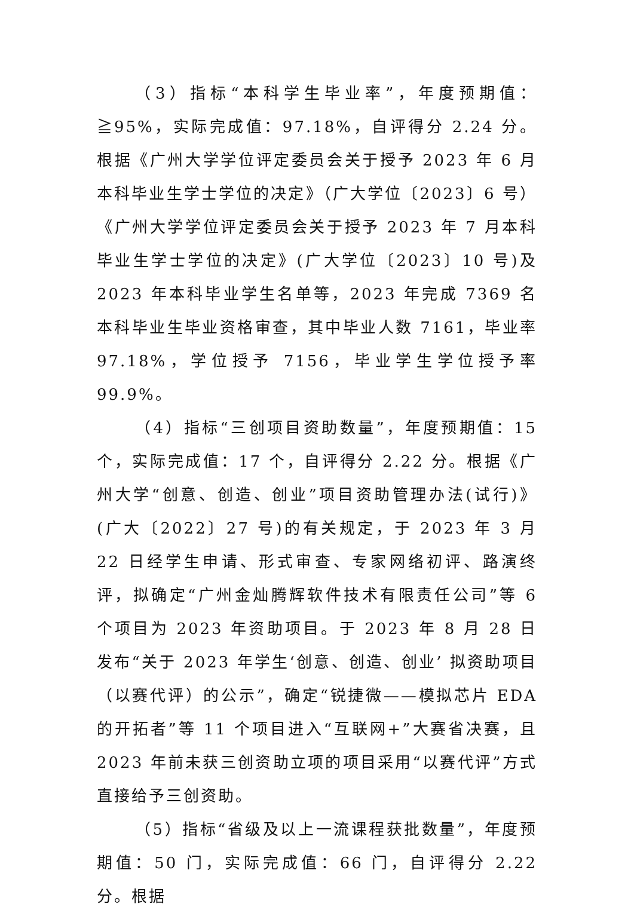（3）指标“本科学生毕业率”，年度预期值：≧95%，实际完成值：97.18%，自评得分 2.24 分。根据《广州大学学位评定委员会关于授予 2023 年 6 月本科毕业生学士学位的决定》（广大学位〔2023〕6 号）《广州大学学位评定委员会关于授予 2023 年 7 月本科毕业生学士学位的决定》(广大学位〔2023〕10 号)及 2023 年本科毕业学生名单等，2023 年完成 7369 名本科毕业生毕业资格审查，其中毕业人数 7161，毕业率 97.18%，学位授予 7156，毕业学生学位授予率 99.9%。
（4）指标“三创项目资助数量”，年度预期值：15 个，实际完成值：17 个，自评得分 2.22 分。根据《广州大学“创意、创造、创业”项目资助管理办法(试行)》(广大〔2022〕27 号)的有关规定，于 2023 年 3 月 22 日经学生申请、形式审查、专家网络初评、路演终评，拟确定“广州金灿腾辉软件技术有限责任公司”等 6 个项目为 2023 年资助项目。于 2023 年 8 月 28 日发布“关于 2023 年学生‘创意、创造、创业’ 拟资助项目（以赛代评）的公示”，确定“锐捷微——模拟芯片 EDA 的开拓者”等 11 个项目进入“互联网+”大赛省决赛，且 2023 年前未获三创资助立项的项目采用“以赛代评”方式直接给予三创资助。
（5）指标“省级及以上一流课程获批数量”，年度预期值：50 门，实际完成值：66 门，自评得分 2.22 分。根据